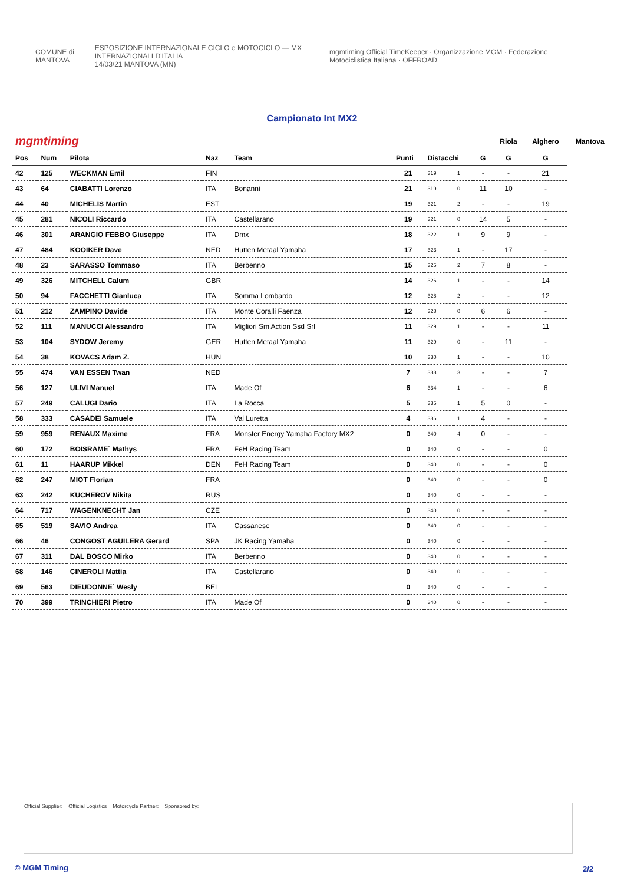COMUNE di MANTOVA
ESPOSIZIONE INTERNAZIONALE CICLO e MOTOCICLO — MX INTERNAZIONALI D'ITALIA
14/03/21 MANTOVA (MN)
mgmtiming Official TimeKeeper · Organizzazione MGM · Federazione Motociclistica Italiana · OFFROAD
Campionato Int MX2
| mgmtiming | | | | | | | | | Riola | Alghero | Mantova |
| Pos | Num | Pilota | Naz | Team | Punti | Distacchi | | G | G | G | |
| 42 | 125 | WECKMAN Emil | FIN | | 21 | 319 | 1 | - | - | 21 | |
| 43 | 64 | CIABATTI Lorenzo | ITA | Bonanni | 21 | 319 | 0 | 11 | 10 | - | |
| 44 | 40 | MICHELIS Martin | EST | | 19 | 321 | 2 | - | - | 19 | |
| 45 | 281 | NICOLI Riccardo | ITA | Castellarano | 19 | 321 | 0 | 14 | 5 | - | |
| 46 | 301 | ARANGIO FEBBO Giuseppe | ITA | Dmx | 18 | 322 | 1 | 9 | 9 | - | |
| 47 | 484 | KOOIKER Dave | NED | Hutten Metaal Yamaha | 17 | 323 | 1 | - | 17 | - | |
| 48 | 23 | SARASSO Tommaso | ITA | Berbenno | 15 | 325 | 2 | 7 | 8 | - | |
| 49 | 326 | MITCHELL Calum | GBR | | 14 | 326 | 1 | - | - | 14 | |
| 50 | 94 | FACCHETTI Gianluca | ITA | Somma Lombardo | 12 | 328 | 2 | - | - | 12 | |
| 51 | 212 | ZAMPINO Davide | ITA | Monte Coralli Faenza | 12 | 328 | 0 | 6 | 6 | - | |
| 52 | 111 | MANUCCI Alessandro | ITA | Migliori Sm Action Ssd Srl | 11 | 329 | 1 | - | - | 11 | |
| 53 | 104 | SYDOW Jeremy | GER | Hutten Metaal Yamaha | 11 | 329 | 0 | - | 11 | - | |
| 54 | 38 | KOVACS Adam Z. | HUN | | 10 | 330 | 1 | - | - | 10 | |
| 55 | 474 | VAN ESSEN Twan | NED | | 7 | 333 | 3 | - | - | 7 | |
| 56 | 127 | ULIVI Manuel | ITA | Made Of | 6 | 334 | 1 | - | - | 6 | |
| 57 | 249 | CALUGI Dario | ITA | La Rocca | 5 | 335 | 1 | 5 | 0 | - | |
| 58 | 333 | CASADEI Samuele | ITA | Val Luretta | 4 | 336 | 1 | 4 | - | - | |
| 59 | 959 | RENAUX Maxime | FRA | Monster Energy Yamaha Factory MX2 | 0 | 340 | 4 | 0 | - | - | |
| 60 | 172 | BOISRAME` Mathys | FRA | FeH Racing Team | 0 | 340 | 0 | - | - | 0 | |
| 61 | 11 | HAARUP Mikkel | DEN | FeH Racing Team | 0 | 340 | 0 | - | - | 0 | |
| 62 | 247 | MIOT Florian | FRA | | 0 | 340 | 0 | - | - | 0 | |
| 63 | 242 | KUCHEROV Nikita | RUS | | 0 | 340 | 0 | - | - | - | |
| 64 | 717 | WAGENKNECHT Jan | CZE | | 0 | 340 | 0 | - | - | - | |
| 65 | 519 | SAVIO Andrea | ITA | Cassanese | 0 | 340 | 0 | - | - | - | |
| 66 | 46 | CONGOST AGUILERA Gerard | SPA | JK Racing Yamaha | 0 | 340 | 0 | - | - | - | |
| 67 | 311 | DAL BOSCO Mirko | ITA | Berbenno | 0 | 340 | 0 | - | - | - | |
| 68 | 146 | CINEROLI Mattia | ITA | Castellarano | 0 | 340 | 0 | - | - | - | |
| 69 | 563 | DIEUDONNE` Wesly | BEL | | 0 | 340 | 0 | - | - | - | |
| 70 | 399 | TRINCHIERI Pietro | ITA | Made Of | 0 | 340 | 0 | - | - | - | |
Official Supplier: Official Logistics Motorcycle Partner: Sponsored by:
© MGM Timing 2/2